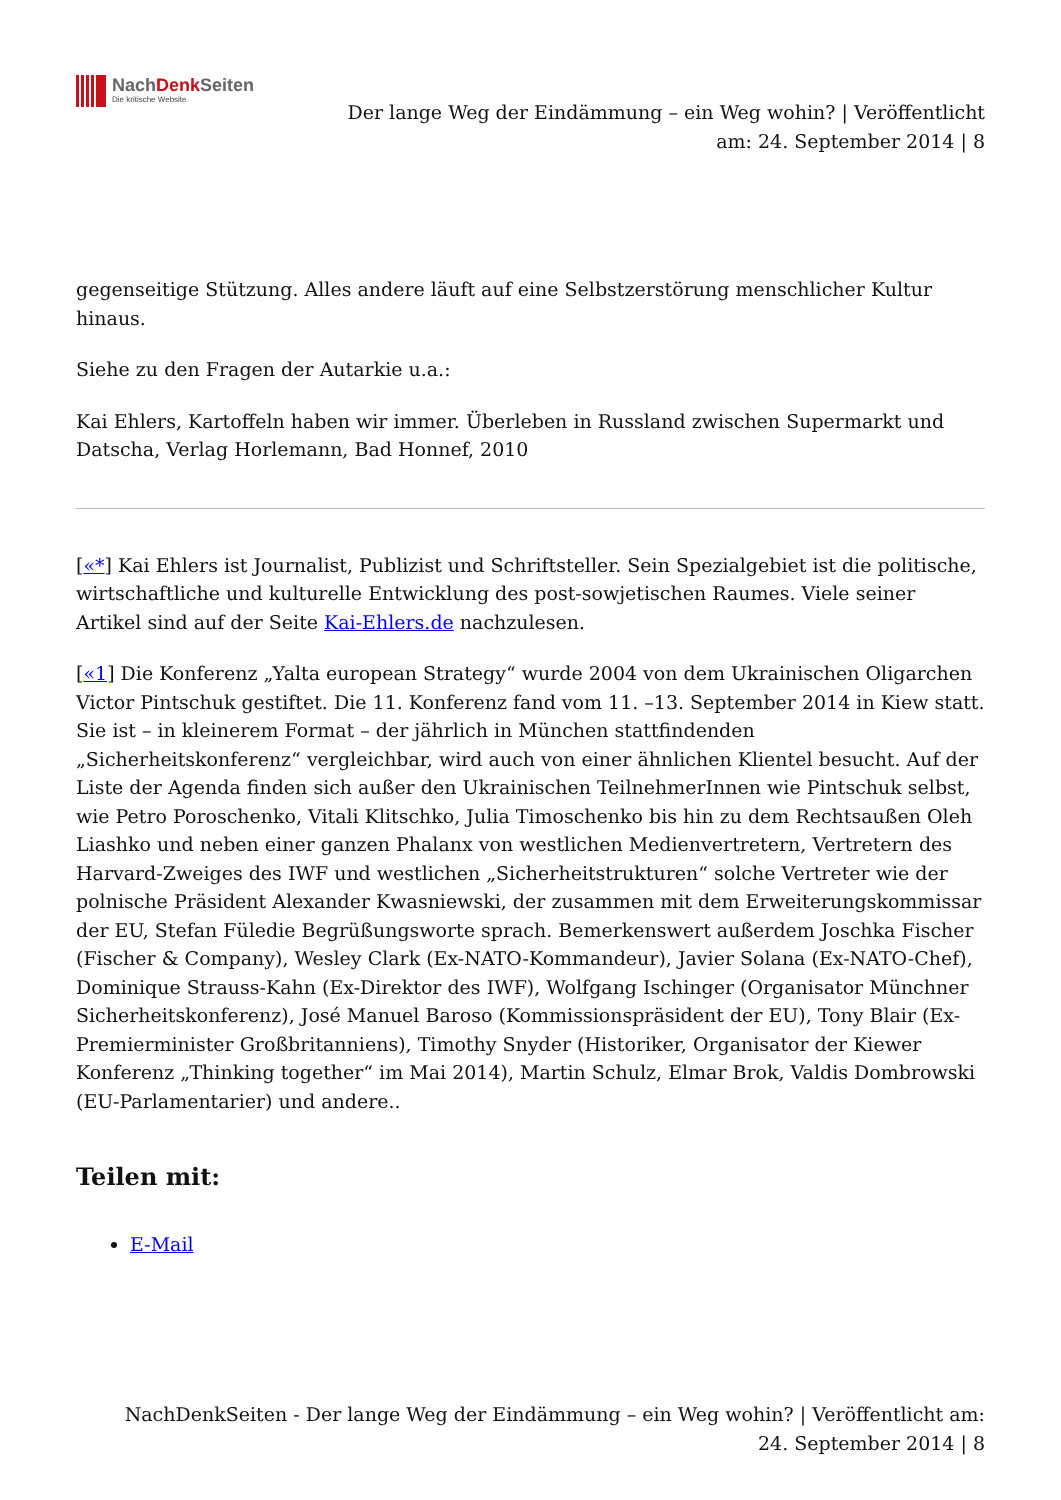NachDenk Seiten
Die kritische Website
Der lange Weg der Eindämmung – ein Weg wohin? | Veröffentlicht
am: 24. September 2014 | 8
gegenseitige Stützung. Alles andere läuft auf eine Selbstzerstörung menschlicher Kultur hinaus.
Siehe zu den Fragen der Autarkie u.a.:
Kai Ehlers, Kartoffeln haben wir immer. Überleben in Russland zwischen Supermarkt und Datscha, Verlag Horlemann, Bad Honnef, 2010
[«*] Kai Ehlers ist Journalist, Publizist und Schriftsteller. Sein Spezialgebiet ist die politische, wirtschaftliche und kulturelle Entwicklung des post-sowjetischen Raumes. Viele seiner Artikel sind auf der Seite Kai-Ehlers.de nachzulesen.
[«1] Die Konferenz „Yalta european Strategy“ wurde 2004 von dem Ukrainischen Oligarchen Victor Pintschuk gestiftet. Die 11. Konferenz fand vom 11. –13. September 2014 in Kiew statt. Sie ist – in kleinerem Format – der jährlich in München stattfindenden „Sicherheitskonferenz“ vergleichbar, wird auch von einer ähnlichen Klientel besucht. Auf der Liste der Agenda finden sich außer den Ukrainischen TeilnehmerInnen wie Pintschuk selbst, wie Petro Poroschenko, Vitali Klitschko, Julia Timoschenko bis hin zu dem Rechtsaußen Oleh Liashko und neben einer ganzen Phalanx von westlichen Medienvertretern, Vertretern des Harvard-Zweiges des IWF und westlichen „Sicherheitstrukturen“ solche Vertreter wie der polnische Präsident Alexander Kwasniewski, der zusammen mit dem Erweiterungskommissar der EU, Stefan Füledie Begrüßungsworte sprach. Bemerkenswert außerdem Joschka Fischer (Fischer & Company), Wesley Clark (Ex-NATO-Kommandeur), Javier Solana (Ex-NATO-Chef), Dominique Strauss-Kahn (Ex-Direktor des IWF), Wolfgang Ischinger (Organisator Münchner Sicherheitskonferenz), José Manuel Baroso (Kommissionspräsident der EU), Tony Blair (Ex-Premierminister Großbritanniens), Timothy Snyder (Historiker, Organisator der Kiewer Konferenz „Thinking together“ im Mai 2014), Martin Schulz, Elmar Brok, Valdis Dombrowski (EU-Parlamentarier) und andere..
Teilen mit:
E-Mail
NachDenkSeiten - Der lange Weg der Eindämmung – ein Weg wohin? | Veröffentlicht am:
24. September 2014 | 8